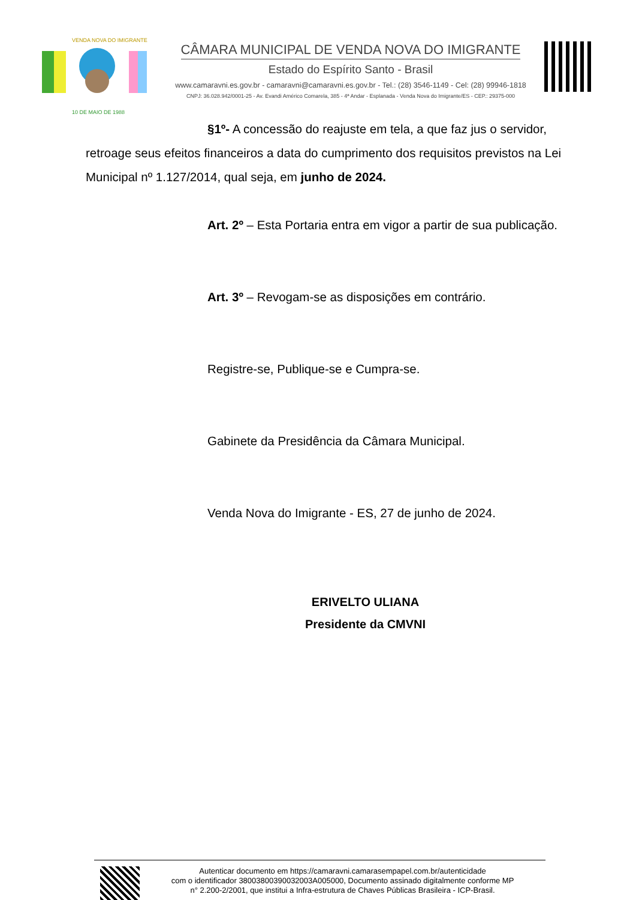VENDA NOVA DO IMIGRANTE
10 DE MAIO DE 1988
CÂMARA MUNICIPAL DE VENDA NOVA DO IMIGRANTE
Estado do Espírito Santo - Brasil
www.camaravni.es.gov.br - camaravni@camaravni.es.gov.br - Tel.: (28) 3546-1149 - Cel: (28) 99946-1818
CNPJ: 36.028.942/0001-25 - Av. Evandi Américo Comarela, 385 - 4ª Andar - Esplanada - Venda Nova do Imigrante/ES - CEP.: 29375-000
§1º- A concessão do reajuste em tela, a que faz jus o servidor,
retroage seus efeitos financeiros a data do cumprimento dos requisitos previstos na Lei Municipal nº 1.127/2014, qual seja, em junho de 2024.
Art. 2º – Esta Portaria entra em vigor a partir de sua publicação.
Art. 3º – Revogam-se as disposições em contrário.
Registre-se, Publique-se e Cumpra-se.
Gabinete da Presidência da Câmara Municipal.
Venda Nova do Imigrante - ES, 27 de junho de 2024.
ERIVELTO ULIANA
Presidente da CMVNI
Autenticar documento em https://camaravni.camarasempapel.com.br/autenticidade
com o identificador 38003800390032003A005000, Documento assinado digitalmente conforme MP
n° 2.200-2/2001, que institui a Infra-estrutura de Chaves Públicas Brasileira - ICP-Brasil.